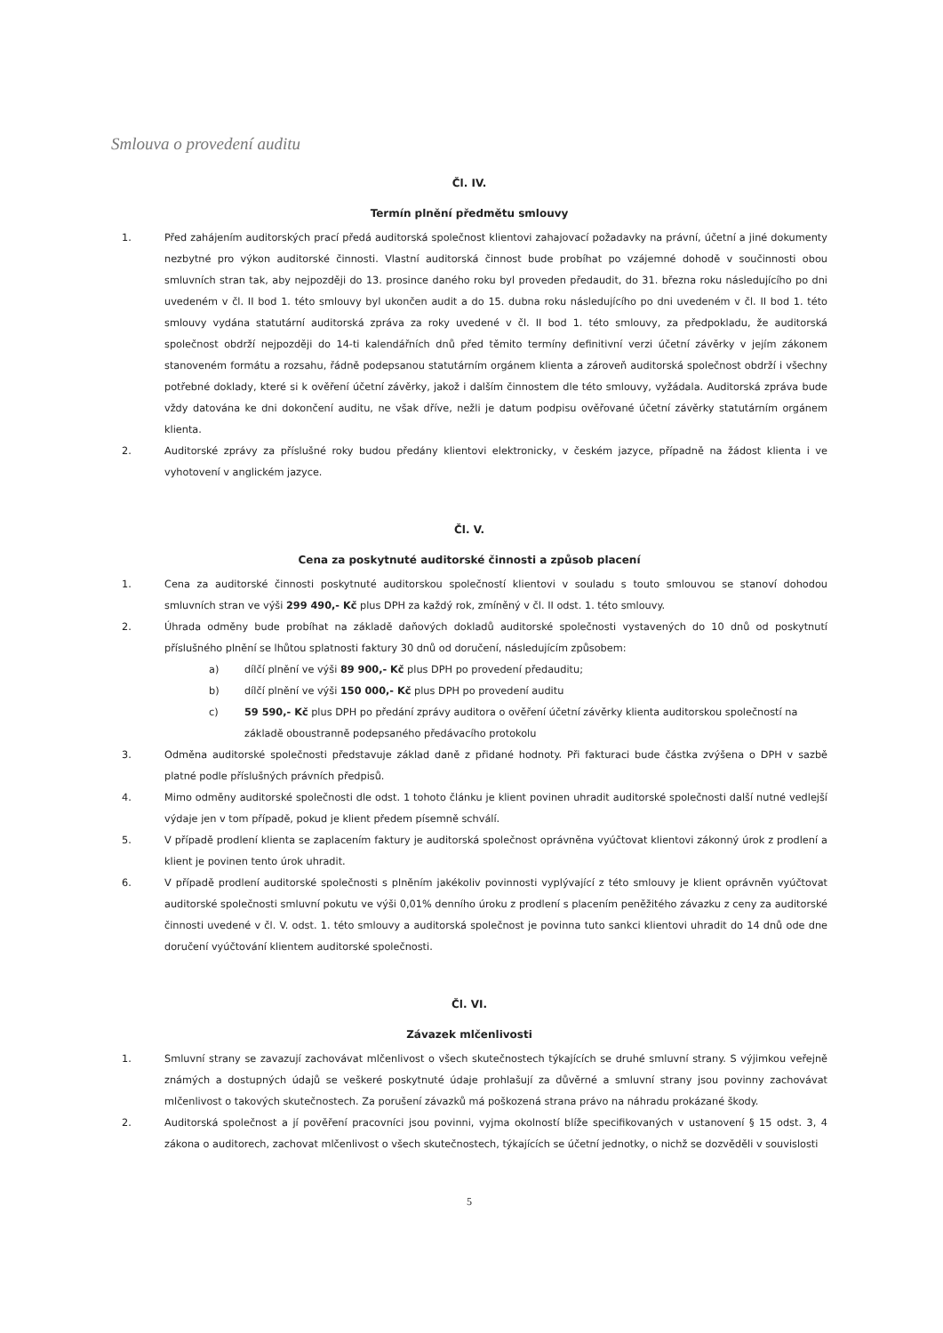Smlouva o provedení auditu
Čl. IV.
Termín plnění předmětu smlouvy
1. Před zahájením auditorských prací předá auditorská společnost klientovi zahajovací požadavky na právní, účetní a jiné dokumenty nezbytné pro výkon auditorské činnosti. Vlastní auditorská činnost bude probíhat po vzájemné dohodě v součinnosti obou smluvních stran tak, aby nejpozději do 13. prosince daného roku byl proveden předaudit, do 31. března roku následujícího po dni uvedeném v čl. II bod 1. této smlouvy byl ukončen audit a do 15. dubna roku následujícího po dni uvedeném v čl. II bod 1. této smlouvy vydána statutární auditorská zpráva za roky uvedené v čl. II bod 1. této smlouvy, za předpokladu, že auditorská společnost obdrží nejpozději do 14-ti kalendářních dnů před těmito termíny definitivní verzi účetní závěrky v jejím zákonem stanoveném formátu a rozsahu, řádně podepsanou statutárním orgánem klienta a zároveň auditorská společnost obdrží i všechny potřebné doklady, které si k ověření účetní závěrky, jakož i dalším činnostem dle této smlouvy, vyžádala. Auditorská zpráva bude vždy datována ke dni dokončení auditu, ne však dříve, nežli je datum podpisu ověřované účetní závěrky statutárním orgánem klienta.
2. Auditorské zprávy za příslušné roky budou předány klientovi elektronicky, v českém jazyce, případně na žádost klienta i ve vyhotovení v anglickém jazyce.
Čl. V.
Cena za poskytnuté auditorské činnosti a způsob placení
1. Cena za auditorské činnosti poskytnuté auditorskou společností klientovi v souladu s touto smlouvou se stanoví dohodou smluvních stran ve výši 299 490,- Kč plus DPH za každý rok, zmíněný v čl. II odst. 1. této smlouvy.
2. Úhrada odměny bude probíhat na základě daňových dokladů auditorské společnosti vystavených do 10 dnů od poskytnutí příslušného plnění se lhůtou splatnosti faktury 30 dnů od doručení, následujícím způsobem:
a) dílčí plnění ve výši 89 900,- Kč plus DPH po provedení předauditu;
b) dílčí plnění ve výši 150 000,- Kč plus DPH po provedení auditu
c) 59 590,- Kč plus DPH po předání zprávy auditora o ověření účetní závěrky klienta auditorskou společností na základě oboustranně podepsaného předávacího protokolu
3. Odměna auditorské společnosti představuje základ daně z přidané hodnoty. Při fakturaci bude částka zvýšena o DPH v sazbě platné podle příslušných právních předpisů.
4. Mimo odměny auditorské společnosti dle odst. 1 tohoto článku je klient povinen uhradit auditorské společnosti další nutné vedlejší výdaje jen v tom případě, pokud je klient předem písemně schválí.
5. V případě prodlení klienta se zaplacením faktury je auditorská společnost oprávněna vyúčtovat klientovi zákonný úrok z prodlení a klient je povinen tento úrok uhradit.
6. V případě prodlení auditorské společnosti s plněním jakékoliv povinnosti vyplývající z této smlouvy je klient oprávněn vyúčtovat auditorské společnosti smluvní pokutu ve výši 0,01% denního úroku z prodlení s placením peněžitého závazku z ceny za auditorské činnosti uvedené v čl. V. odst. 1. této smlouvy a auditorská společnost je povinna tuto sankci klientovi uhradit do 14 dnů ode dne doručení vyúčtování klientem auditorské společnosti.
Čl. VI.
Závazek mlčenlivosti
1. Smluvní strany se zavazují zachovávat mlčenlivost o všech skutečnostech týkajících se druhé smluvní strany. S výjimkou veřejně známých a dostupných údajů se veškeré poskytnuté údaje prohlašují za důvěrné a smluvní strany jsou povinny zachovávat mlčenlivost o takových skutečnostech. Za porušení závazků má poškozená strana právo na náhradu prokázané škody.
2. Auditorská společnost a jí pověření pracovníci jsou povinni, vyjma okolností blíže specifikovaných v ustanovení § 15 odst. 3, 4 zákona o auditorech, zachovat mlčenlivost o všech skutečnostech, týkajících se účetní jednotky, o nichž se dozvěděli v souvislosti
5